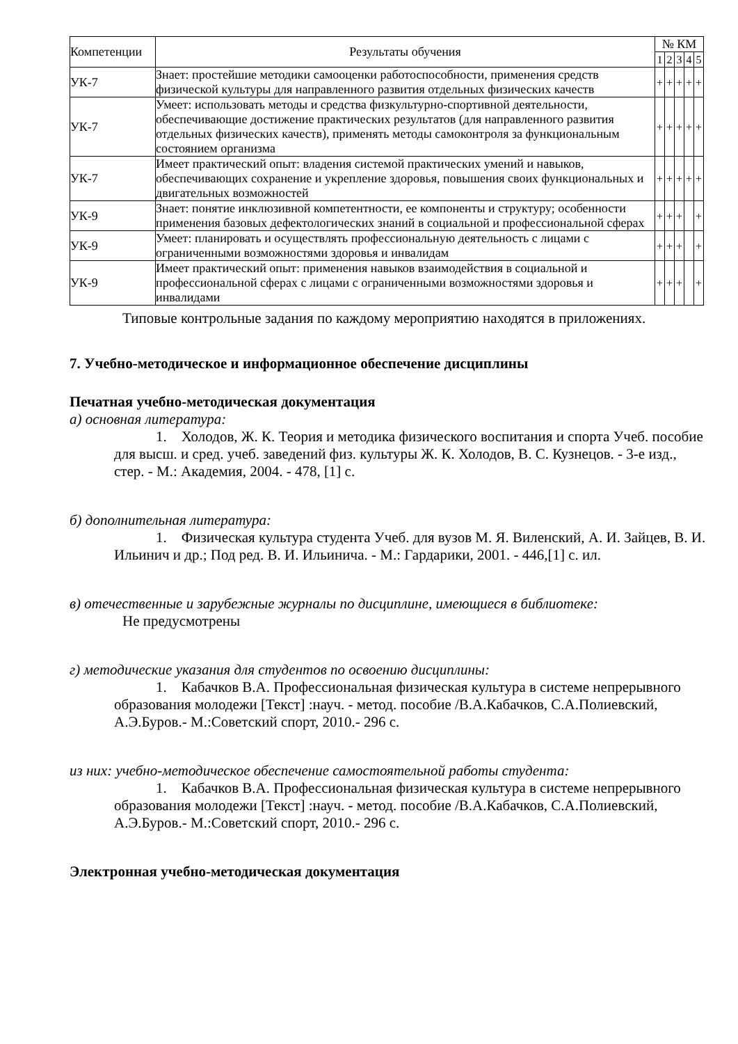| Компетенции | Результаты обучения | № КМ | | | | |
| --- | --- | --- | --- | --- | --- | --- |
| | | 1 | 2 | 3 | 4 | 5 |
| УК-7 | Знает: простейшие методики самооценки работоспособности, применения средств физической культуры для направленного развития отдельных физических качеств | + | + | + | + | + |
| УК-7 | Умеет: использовать методы и средства физкультурно-спортивной деятельности, обеспечивающие достижение практических результатов (для направленного развития отдельных физических качеств), применять методы самоконтроля за функциональным состоянием организма | + | + | + | + | + |
| УК-7 | Имеет практический опыт: владения системой практических умений и навыков, обеспечивающих сохранение и укрепление здоровья, повышения своих функциональных и двигательных возможностей | + | + | + | + | + |
| УК-9 | Знает: понятие инклюзивной компетентности, ее компоненты и структуру; особенности применения базовых дефектологических знаний в социальной и профессиональной сферах | + | + | + | | + |
| УК-9 | Умеет: планировать и осуществлять профессиональную деятельность с лицами с ограниченными возможностями здоровья и инвалидам | + | + | + | | + |
| УК-9 | Имеет практический опыт: применения навыков взаимодействия в социальной и профессиональной сферах с лицами с ограниченными возможностями здоровья и инвалидами | + | + | + | | + |
Типовые контрольные задания по каждому мероприятию находятся в приложениях.
7. Учебно-методическое и информационное обеспечение дисциплины
Печатная учебно-методическая документация
а) основная литература:
1. Холодов, Ж. К. Теория и методика физического воспитания и спорта Учеб. пособие для высш. и сред. учеб. заведений физ. культуры Ж. К. Холодов, В. С. Кузнецов. - 3-е изд., стер. - М.: Академия, 2004. - 478, [1] с.
б) дополнительная литература:
1. Физическая культура студента Учеб. для вузов М. Я. Виленский, А. И. Зайцев, В. И. Ильинич и др.; Под ред. В. И. Ильинича. - М.: Гардарики, 2001. - 446,[1] с. ил.
в) отечественные и зарубежные журналы по дисциплине, имеющиеся в библиотеке:
Не предусмотрены
г) методические указания для студентов по освоению дисциплины:
1. Кабачков В.А. Профессиональная физическая культура в системе непрерывного образования молодежи [Текст] :науч. - метод. пособие /В.А.Кабачков, С.А.Полиевский, А.Э.Буров.- М.:Советский спорт, 2010.- 296 с.
из них: учебно-методическое обеспечение самостоятельной работы студента:
1. Кабачков В.А. Профессиональная физическая культура в системе непрерывного образования молодежи [Текст] :науч. - метод. пособие /В.А.Кабачков, С.А.Полиевский, А.Э.Буров.- М.:Советский спорт, 2010.- 296 с.
Электронная учебно-методическая документация